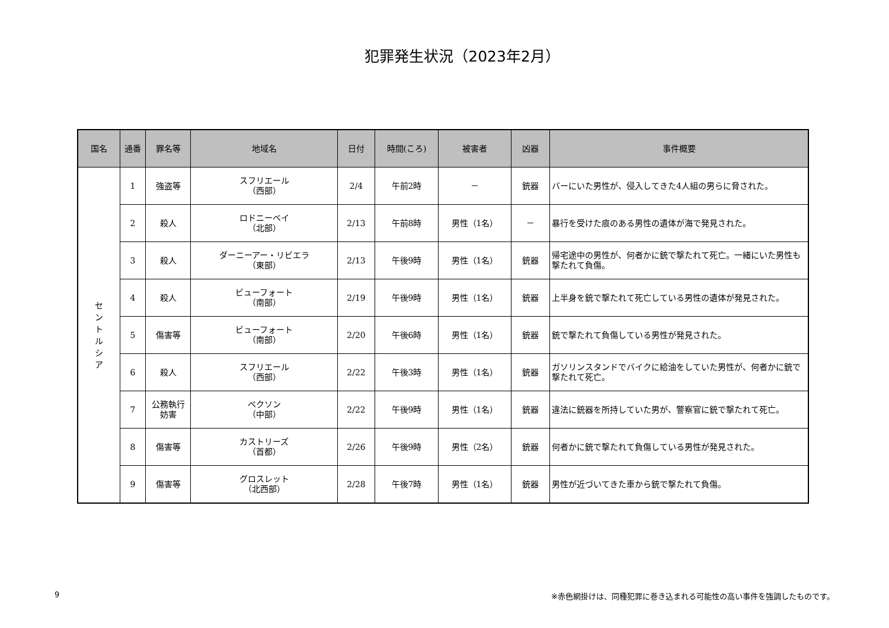犯罪発生状況（2023年2月）
| 国名 | 通番 | 罪名等 | 地域名 | 日付 | 時間(ころ) | 被害者 | 凶器 | 事件概要 |
| --- | --- | --- | --- | --- | --- | --- | --- | --- |
| セ ン ト ル シ ア | 1 | 強盗等 | スフリエール （西部） | 2/4 | 午前2時 | － | 銃器 | バーにいた男性が、侵入してきた4人組の男らに脅された。 |
| | 2 | 殺人 | ロドニーベイ （北部） | 2/13 | 午前8時 | 男性（1名） | － | 暴行を受けた痕のある男性の遺体が海で発見された。 |
| | 3 | 殺人 | ダーニーアー・リビエラ （東部） | 2/13 | 午後9時 | 男性（1名） | 銃器 | 帰宅途中の男性が、何者かに銃で撃たれて死亡。一緒にいた男性も撃たれて負傷。 |
| | 4 | 殺人 | ビューフォート （南部） | 2/19 | 午後9時 | 男性（1名） | 銃器 | 上半身を銃で撃たれて死亡している男性の遺体が発見された。 |
| | 5 | 傷害等 | ビューフォート （南部） | 2/20 | 午後6時 | 男性（1名） | 銃器 | 銃で撃たれて負傷している男性が発見された。 |
| | 6 | 殺人 | スフリエール （西部） | 2/22 | 午後3時 | 男性（1名） | 銃器 | ガソリンスタンドでバイクに給油をしていた男性が、何者かに銃で撃たれて死亡。 |
| | 7 | 公務執行 妨害 | ベクソン （中部） | 2/22 | 午後9時 | 男性（1名） | 銃器 | 違法に銃器を所持していた男が、警察官に銃で撃たれて死亡。 |
| | 8 | 傷害等 | カストリーズ （首都） | 2/26 | 午後9時 | 男性（2名） | 銃器 | 何者かに銃で撃たれて負傷している男性が発見された。 |
| | 9 | 傷害等 | グロスレット （北西部） | 2/28 | 午後7時 | 男性（1名） | 銃器 | 男性が近づいてきた車から銃で撃たれて負傷。 |
9 ※赤色網掛けは、同種犯罪に巻き込まれる可能性の高い事件を強調したものです。